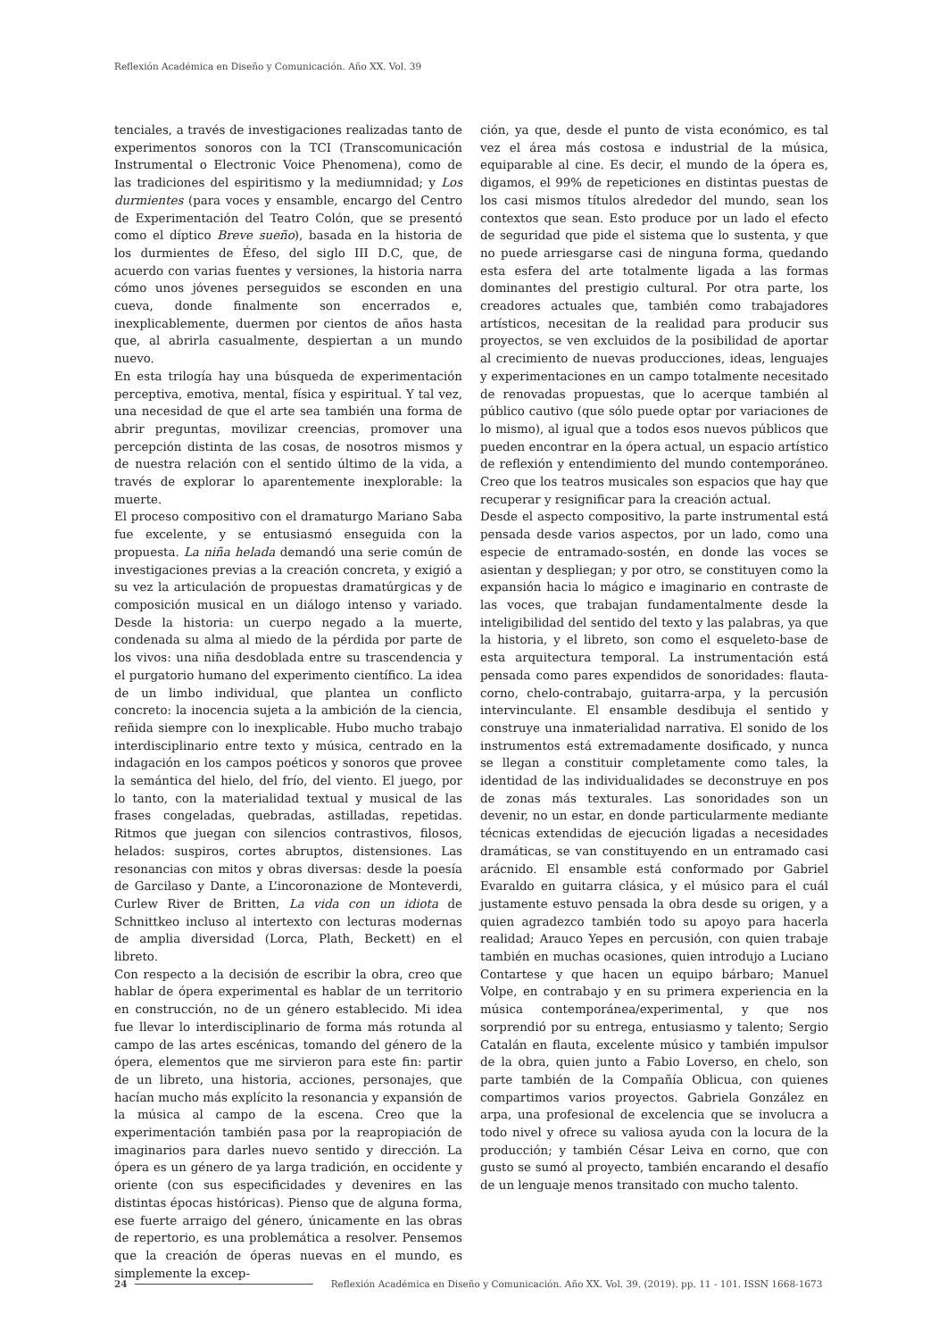Reflexión Académica en Diseño y Comunicación. Año XX. Vol. 39
tenciales, a través de investigaciones realizadas tanto de experimentos sonoros con la TCI (Transcomunicación Instrumental o Electronic Voice Phenomena), como de las tradiciones del espiritismo y la mediumnidad; y Los durmientes (para voces y ensamble, encargo del Centro de Experimentación del Teatro Colón, que se presentó como el díptico Breve sueño), basada en la historia de los durmientes de Éfeso, del siglo III D.C, que, de acuerdo con varias fuentes y versiones, la historia narra cómo unos jóvenes perseguidos se esconden en una cueva, donde finalmente son encerrados e, inexplicablemente, duermen por cientos de años hasta que, al abrirla casualmente, despiertan a un mundo nuevo.
En esta trilogía hay una búsqueda de experimentación perceptiva, emotiva, mental, física y espiritual. Y tal vez, una necesidad de que el arte sea también una forma de abrir preguntas, movilizar creencias, promover una percepción distinta de las cosas, de nosotros mismos y de nuestra relación con el sentido último de la vida, a través de explorar lo aparentemente inexplorable: la muerte.
El proceso compositivo con el dramaturgo Mariano Saba fue excelente, y se entusiasmó enseguida con la propuesta. La niña helada demandó una serie común de investigaciones previas a la creación concreta, y exigió a su vez la articulación de propuestas dramatúrgicas y de composición musical en un diálogo intenso y variado. Desde la historia: un cuerpo negado a la muerte, condenada su alma al miedo de la pérdida por parte de los vivos: una niña desdoblada entre su trascendencia y el purgatorio humano del experimento científico. La idea de un limbo individual, que plantea un conflicto concreto: la inocencia sujeta a la ambición de la ciencia, reñida siempre con lo inexplicable. Hubo mucho trabajo interdisciplinario entre texto y música, centrado en la indagación en los campos poéticos y sonoros que provee la semántica del hielo, del frío, del viento. El juego, por lo tanto, con la materialidad textual y musical de las frases congeladas, quebradas, astilladas, repetidas. Ritmos que juegan con silencios contrastivos, filosos, helados: suspiros, cortes abruptos, distensiones. Las resonancias con mitos y obras diversas: desde la poesía de Garcilaso y Dante, a L’incoronazione de Monteverdi, Curlew River de Britten, La vida con un idiota de Schnittkeo incluso al intertexto con lecturas modernas de amplia diversidad (Lorca, Plath, Beckett) en el libreto.
Con respecto a la decisión de escribir la obra, creo que hablar de ópera experimental es hablar de un territorio en construcción, no de un género establecido. Mi idea fue llevar lo interdisciplinario de forma más rotunda al campo de las artes escénicas, tomando del género de la ópera, elementos que me sirvieron para este fin: partir de un libreto, una historia, acciones, personajes, que hacían mucho más explícito la resonancia y expansión de la música al campo de la escena. Creo que la experimentación también pasa por la reapropiación de imaginarios para darles nuevo sentido y dirección. La ópera es un género de ya larga tradición, en occidente y oriente (con sus especificidades y devenires en las distintas épocas históricas). Pienso que de alguna forma, ese fuerte arraigo del género, únicamente en las obras de repertorio, es una problemática a resolver. Pensemos que la creación de óperas nuevas en el mundo, es simplemente la excep-
ción, ya que, desde el punto de vista económico, es tal vez el área más costosa e industrial de la música, equiparable al cine. Es decir, el mundo de la ópera es, digamos, el 99% de repeticiones en distintas puestas de los casi mismos títulos alrededor del mundo, sean los contextos que sean. Esto produce por un lado el efecto de seguridad que pide el sistema que lo sustenta, y que no puede arriesgarse casi de ninguna forma, quedando esta esfera del arte totalmente ligada a las formas dominantes del prestigio cultural. Por otra parte, los creadores actuales que, también como trabajadores artísticos, necesitan de la realidad para producir sus proyectos, se ven excluidos de la posibilidad de aportar al crecimiento de nuevas producciones, ideas, lenguajes y experimentaciones en un campo totalmente necesitado de renovadas propuestas, que lo acerque también al público cautivo (que sólo puede optar por variaciones de lo mismo), al igual que a todos esos nuevos públicos que pueden encontrar en la ópera actual, un espacio artístico de reflexión y entendimiento del mundo contemporáneo. Creo que los teatros musicales son espacios que hay que recuperar y resignificar para la creación actual.
Desde el aspecto compositivo, la parte instrumental está pensada desde varios aspectos, por un lado, como una especie de entramado-sostén, en donde las voces se asientan y despliegan; y por otro, se constituyen como la expansión hacia lo mágico e imaginario en contraste de las voces, que trabajan fundamentalmente desde la inteligibilidad del sentido del texto y las palabras, ya que la historia, y el libreto, son como el esqueleto-base de esta arquitectura temporal. La instrumentación está pensada como pares expendidos de sonoridades: flauta-corno, chelo-contrabajo, guitarra-arpa, y la percusión intervinculante. El ensamble desdibuja el sentido y construye una inmaterialidad narrativa. El sonido de los instrumentos está extremadamente dosificado, y nunca se llegan a constituir completamente como tales, la identidad de las individualidades se deconstruye en pos de zonas más texturales. Las sonoridades son un devenir, no un estar, en donde particularmente mediante técnicas extendidas de ejecución ligadas a necesidades dramáticas, se van constituyendo en un entramado casi arácnido. El ensamble está conformado por Gabriel Evaraldo en guitarra clásica, y el músico para el cuál justamente estuvo pensada la obra desde su origen, y a quien agradezco también todo su apoyo para hacerla realidad; Arauco Yepes en percusión, con quien trabaje también en muchas ocasiones, quien introdujo a Luciano Contartese y que hacen un equipo bárbaro; Manuel Volpe, en contrabajo y en su primera experiencia en la música contemporánea/experimental, y que nos sorprendió por su entrega, entusiasmo y talento; Sergio Catalán en flauta, excelente músico y también impulsor de la obra, quien junto a Fabio Loverso, en chelo, son parte también de la Compañía Oblicua, con quienes compartimos varios proyectos. Gabriela González en arpa, una profesional de excelencia que se involucra a todo nivel y ofrece su valiosa ayuda con la locura de la producción; y también César Leiva en corno, que con gusto se sumó al proyecto, también encarando el desafío de un lenguaje menos transitado con mucho talento.
24 Reflexión Académica en Diseño y Comunicación. Año XX. Vol. 39. (2019). pp. 11 - 101. ISSN 1668-1673